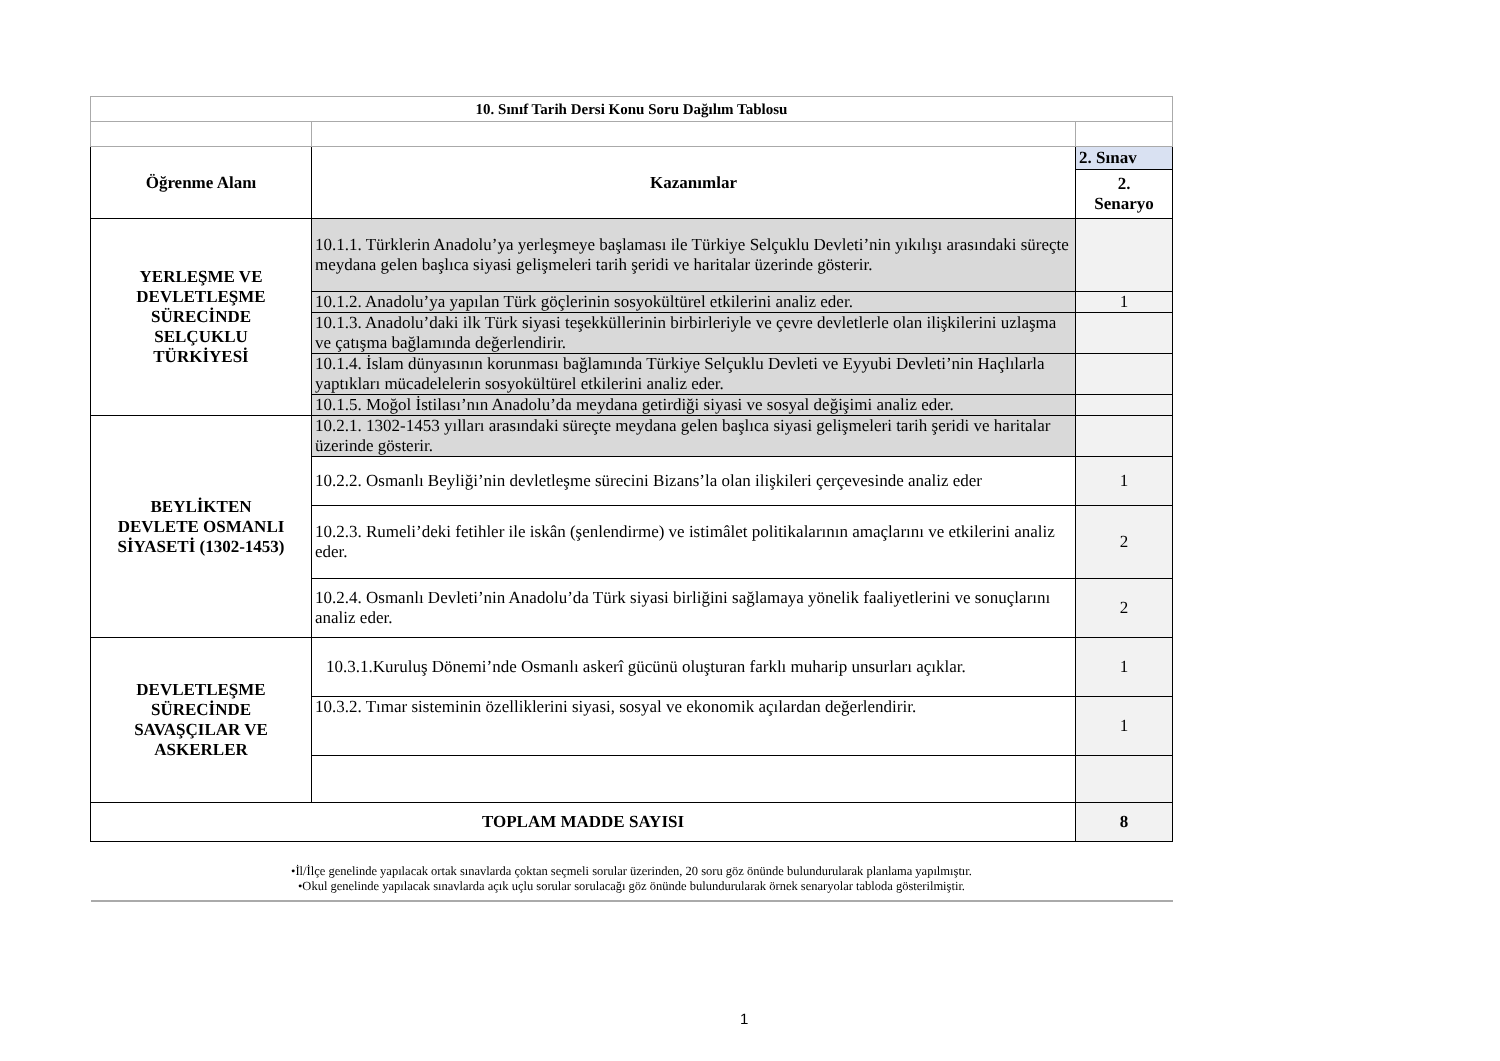| 10. Sınıf Tarih Dersi Konu Soru Dağılım Tablosu | | |
| --- | --- | --- |
| Öğrenme Alanı | Kazanımlar | 2. Sınav |
| | | 2. Senaryo |
| YERLEŞME VE DEVLETLEŞME SÜRECİNDE SELÇUKLU TÜRKİYESİ | 10.1.1. Türklerin Anadolu’ya yerleşmeye başlaması ile Türkiye Selçuklu Devleti’nin yıkılışı arasındaki süreçte meydana gelen başlıca siyasi gelişmeleri tarih şeridi ve haritalar üzerinde gösterir. | |
| | 10.1.2. Anadolu’ya yapılan Türk göçlerinin sosyokültürel etkilerini analiz eder. | 1 |
| | 10.1.3. Anadolu’daki ilk Türk siyasi teşekküllerinin birbirleriyle ve çevre devletlerle olan ilişkilerini uzlaşma ve çatışma bağlamında değerlendirir. | |
| | 10.1.4. İslam dünyasının korunması bağlamında Türkiye Selçuklu Devleti ve Eyyubi Devleti’nin Haçlılarla yaptıkları mücadelelerin sosyokültürel etkilerini analiz eder. | |
| | 10.1.5. Moğol İstilası’nın Anadolu’da meydana getirdiği siyasi ve sosyal değişimi analiz eder. | |
| BEYLİKTEN DEVLETE OSMANLI SİYASETİ (1302-1453) | 10.2.1. 1302-1453 yılları arasındaki süreçte meydana gelen başlıca siyasi gelişmeleri tarih şeridi ve haritalar üzerinde gösterir. | |
| | 10.2.2. Osmanlı Beyliği’nin devletleşme sürecini Bizans’la olan ilişkileri çerçevesinde analiz eder | 1 |
| | 10.2.3. Rumeli’deki fetihler ile iskân (şenlendirme) ve istimâlet politikalarının amaçlarını ve etkilerini analiz eder. | 2 |
| | 10.2.4. Osmanlı Devleti’nin Anadolu’da Türk siyasi birliğini sağlamaya yönelik faaliyetlerini ve sonuçlarını analiz eder. | 2 |
| DEVLETLEŞME SÜRECİNDE SAVAŞÇILAR VE ASKERLER | 10.3.1.Kuruluş Dönemi’nde Osmanlı askerî gücünü oluşturan farklı muharip unsurları açıklar. | 1 |
| | 10.3.2. Tımar sisteminin özelliklerini siyasi, sosyal ve ekonomik açılardan değerlendirir. | 1 |
| TOPLAM MADDE SAYISI | | 8 |
| •İl/İlçe genelinde yapılacak ortak sınavlarda çoktan seçmeli sorular üzerinden, 20 soru göz önünde bulundurularak planlama yapılmıştır. •Okul genelinde yapılacak sınavlarda açık uçlu sorular sorulacağı göz önünde bulundurularak örnek senaryolar tabloda gösterilmiştir. | | |
1